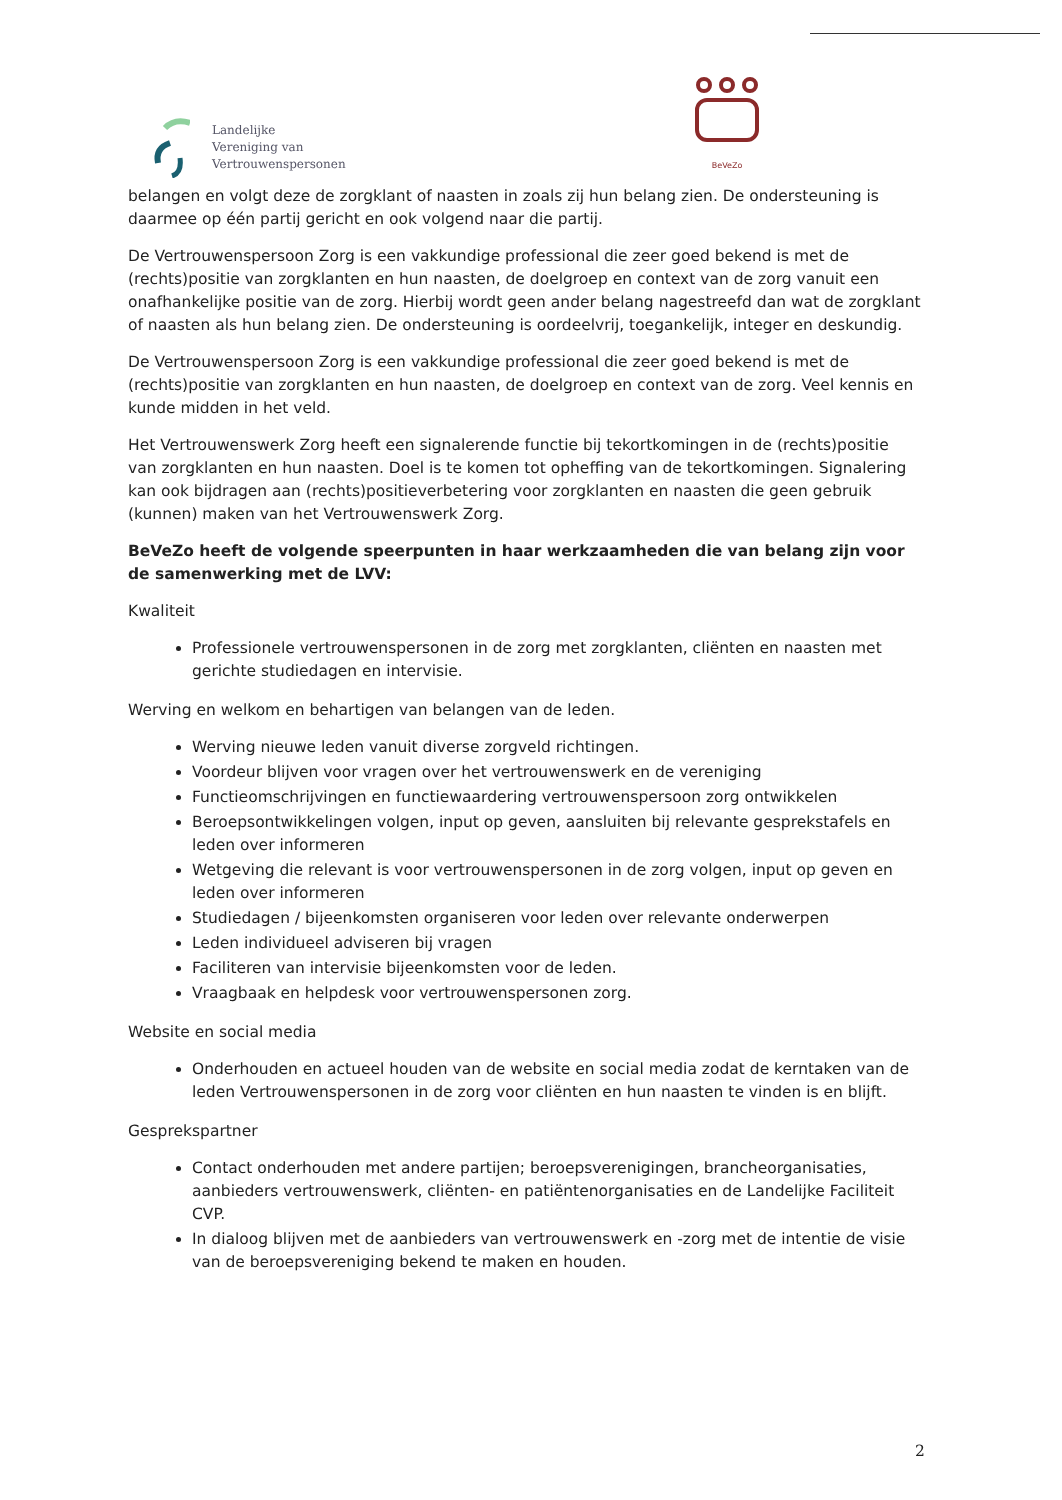Landelijke
Vereniging van
Vertrouwenspersonen
BeVeZo
belangen en volgt deze de zorgklant of naasten in zoals zij hun belang zien. De ondersteuning is daarmee op één partij gericht en ook volgend naar die partij.
De Vertrouwenspersoon Zorg is een vakkundige professional die zeer goed bekend is met de (rechts)positie van zorgklanten en hun naasten, de doelgroep en context van de zorg vanuit een onafhankelijke positie van de zorg. Hierbij wordt geen ander belang nagestreefd dan wat de zorgklant of naasten als hun belang zien. De ondersteuning is oordeelvrij, toegankelijk, integer en deskundig.
De Vertrouwenspersoon Zorg is een vakkundige professional die zeer goed bekend is met de (rechts)positie van zorgklanten en hun naasten, de doelgroep en context van de zorg. Veel kennis en kunde midden in het veld.
Het Vertrouwenswerk Zorg heeft een signalerende functie bij tekortkomingen in de (rechts)positie van zorgklanten en hun naasten. Doel is te komen tot opheffing van de tekortkomingen. Signalering kan ook bijdragen aan (rechts)positieverbetering voor zorgklanten en naasten die geen gebruik (kunnen) maken van het Vertrouwenswerk Zorg.
BeVeZo heeft de volgende speerpunten in haar werkzaamheden die van belang zijn voor de samenwerking met de LVV:
Kwaliteit
Professionele vertrouwenspersonen in de zorg met zorgklanten, cliënten en naasten met gerichte studiedagen en intervisie.
Werving en welkom en behartigen van belangen van de leden.
Werving nieuwe leden vanuit diverse zorgveld richtingen.
Voordeur blijven voor vragen over het vertrouwenswerk en de vereniging
Functieomschrijvingen en functiewaardering vertrouwenspersoon zorg ontwikkelen
Beroepsontwikkelingen volgen, input op geven, aansluiten bij relevante gesprekstafels en leden over informeren
Wetgeving die relevant is voor vertrouwenspersonen in de zorg volgen, input op geven en leden over informeren
Studiedagen / bijeenkomsten organiseren voor leden over relevante onderwerpen
Leden individueel adviseren bij vragen
Faciliteren van intervisie bijeenkomsten voor de leden.
Vraagbaak en helpdesk voor vertrouwenspersonen zorg.
Website en social media
Onderhouden en actueel houden van de website en social media zodat de kerntaken van de leden Vertrouwenspersonen in de zorg voor cliënten en hun naasten te vinden is en blijft.
Gesprekspartner
Contact onderhouden met andere partijen; beroepsverenigingen, brancheorganisaties, aanbieders vertrouwenswerk, cliënten- en patiëntenorganisaties en de Landelijke Faciliteit CVP.
In dialoog blijven met de aanbieders van vertrouwenswerk en -zorg met de intentie de visie van de beroepsvereniging bekend te maken en houden.
2